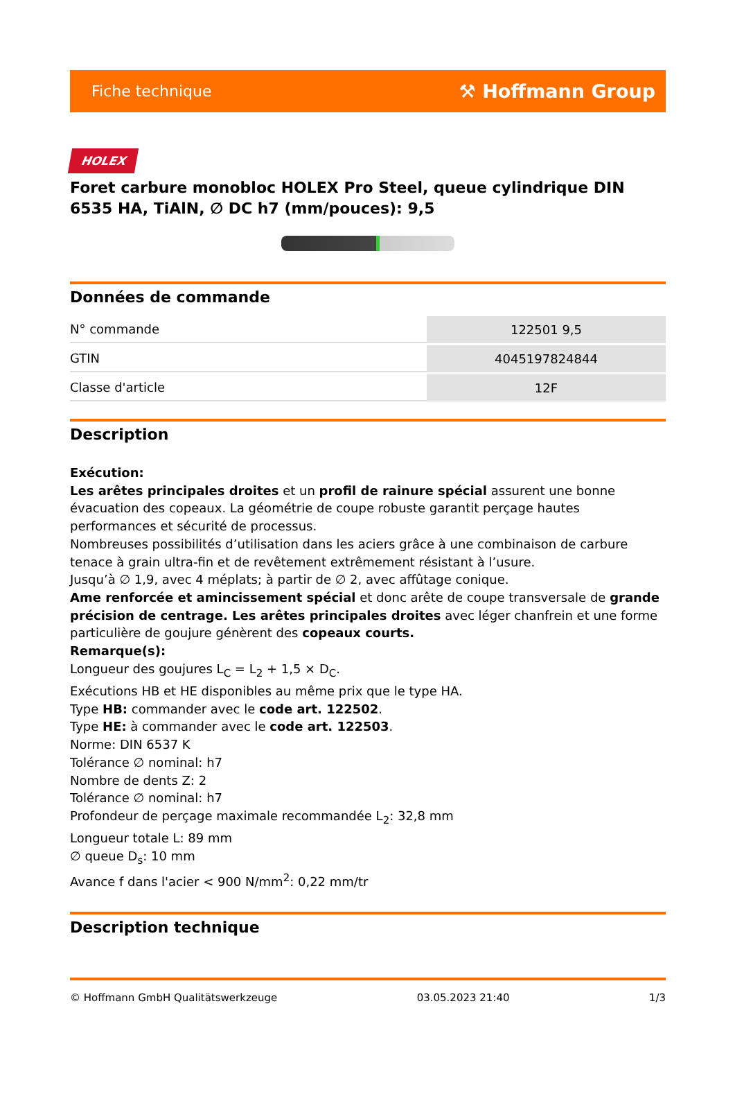Fiche technique ⚒ Hoffmann Group
HOLEX
Foret carbure monobloc HOLEX Pro Steel, queue cylindrique DIN 6535 HA, TiAlN, ∅ DC h7 (mm/pouces): 9,5
Données de commande
| N° commande | 122501 9,5 |
| GTIN | 4045197824844 |
| Classe d'article | 12F |
Description
Exécution:
Les arêtes principales droites et un profil de rainure spécial assurent une bonne évacuation des copeaux. La géométrie de coupe robuste garantit perçage hautes performances et sécurité de processus.
Nombreuses possibilités d’utilisation dans les aciers grâce à une combinaison de carbure tenace à grain ultra-fin et de revêtement extrêmement résistant à l’usure.
Jusqu’à ∅ 1,9, avec 4 méplats; à partir de ∅ 2, avec affûtage conique.
Ame renforcée et amincissement spécial et donc arête de coupe transversale de grande précision de centrage. Les arêtes principales droites avec léger chanfrein et une forme particulière de goujure génèrent des copeaux courts.
Remarque(s):
Longueur des goujures L<sub>C</sub> = L<sub>2</sub> + 1,5 × D<sub>C</sub>.
Exécutions HB et HE disponibles au même prix que le type HA.
Type HB: commander avec le code art. 122502.
Type HE: à commander avec le code art. 122503.
Norme: DIN 6537 K
Tolérance ∅ nominal: h7
Nombre de dents Z: 2
Tolérance ∅ nominal: h7
Profondeur de perçage maximale recommandée L<sub>2</sub>: 32,8 mm
Longueur totale L: 89 mm
∅ queue D<sub>s</sub>: 10 mm
Avance f dans l'acier < 900 N/mm<sup>2</sup>: 0,22 mm/tr
Description technique
© Hoffmann GmbH Qualitätswerkzeuge 03.05.2023 21:40 1/3